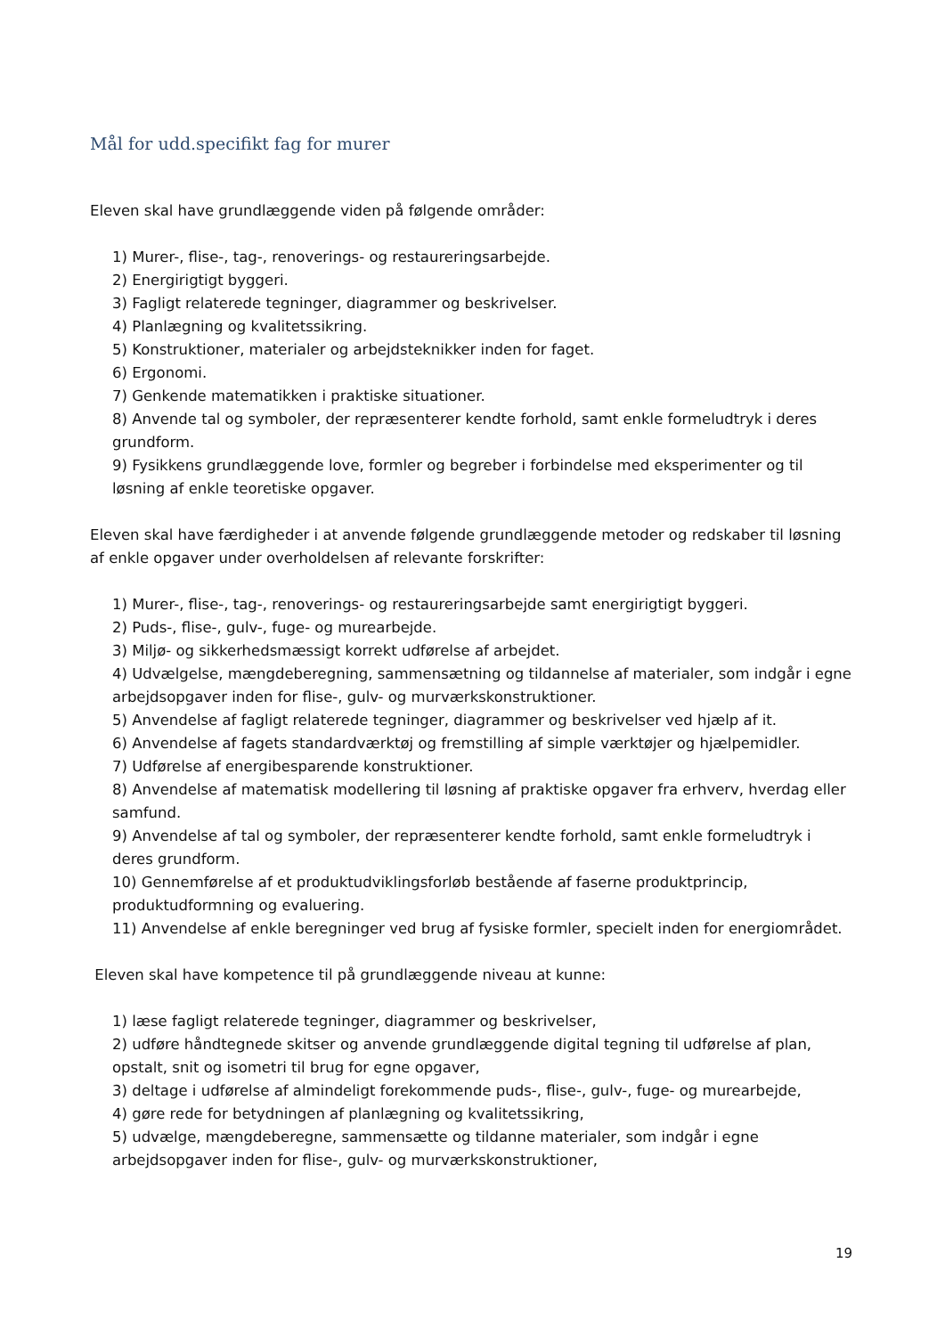Mål for udd.specifikt fag for murer
Eleven skal have grundlæggende viden på følgende områder:
1) Murer-, flise-, tag-, renoverings- og restaureringsarbejde.
2) Energirigtigt byggeri.
3) Fagligt relaterede tegninger, diagrammer og beskrivelser.
4) Planlægning og kvalitetssikring.
5) Konstruktioner, materialer og arbejdsteknikker inden for faget.
6) Ergonomi.
7) Genkende matematikken i praktiske situationer.
8) Anvende tal og symboler, der repræsenterer kendte forhold, samt enkle formeludtryk i deres grundform.
9) Fysikkens grundlæggende love, formler og begreber i forbindelse med eksperimenter og til løsning af enkle teoretiske opgaver.
Eleven skal have færdigheder i at anvende følgende grundlæggende metoder og redskaber til løsning af enkle opgaver under overholdelsen af relevante forskrifter:
1) Murer-, flise-, tag-, renoverings- og restaureringsarbejde samt energirigtigt byggeri.
2) Puds-, flise-, gulv-, fuge- og murearbejde.
3) Miljø- og sikkerhedsmæssigt korrekt udførelse af arbejdet.
4) Udvælgelse, mængdeberegning, sammensætning og tildannelse af materialer, som indgår i egne arbejdsopgaver inden for flise-, gulv- og murværkskonstruktioner.
5) Anvendelse af fagligt relaterede tegninger, diagrammer og beskrivelser ved hjælp af it.
6) Anvendelse af fagets standardværktøj og fremstilling af simple værktøjer og hjælpemidler.
7) Udførelse af energibesparende konstruktioner.
8) Anvendelse af matematisk modellering til løsning af praktiske opgaver fra erhverv, hverdag eller samfund.
9) Anvendelse af tal og symboler, der repræsenterer kendte forhold, samt enkle formeludtryk i deres grundform.
10) Gennemførelse af et produktudviklingsforløb bestående af faserne produktprincip, produktudformning og evaluering.
11) Anvendelse af enkle beregninger ved brug af fysiske formler, specielt inden for energiområdet.
Eleven skal have kompetence til på grundlæggende niveau at kunne:
1) læse fagligt relaterede tegninger, diagrammer og beskrivelser,
2) udføre håndtegnede skitser og anvende grundlæggende digital tegning til udførelse af plan, opstalt, snit og isometri til brug for egne opgaver,
3) deltage i udførelse af almindeligt forekommende puds-, flise-, gulv-, fuge- og murearbejde,
4) gøre rede for betydningen af planlægning og kvalitetssikring,
5) udvælge, mængdeberegne, sammensætte og tildanne materialer, som indgår i egne arbejdsopgaver inden for flise-, gulv- og murværkskonstruktioner,
19